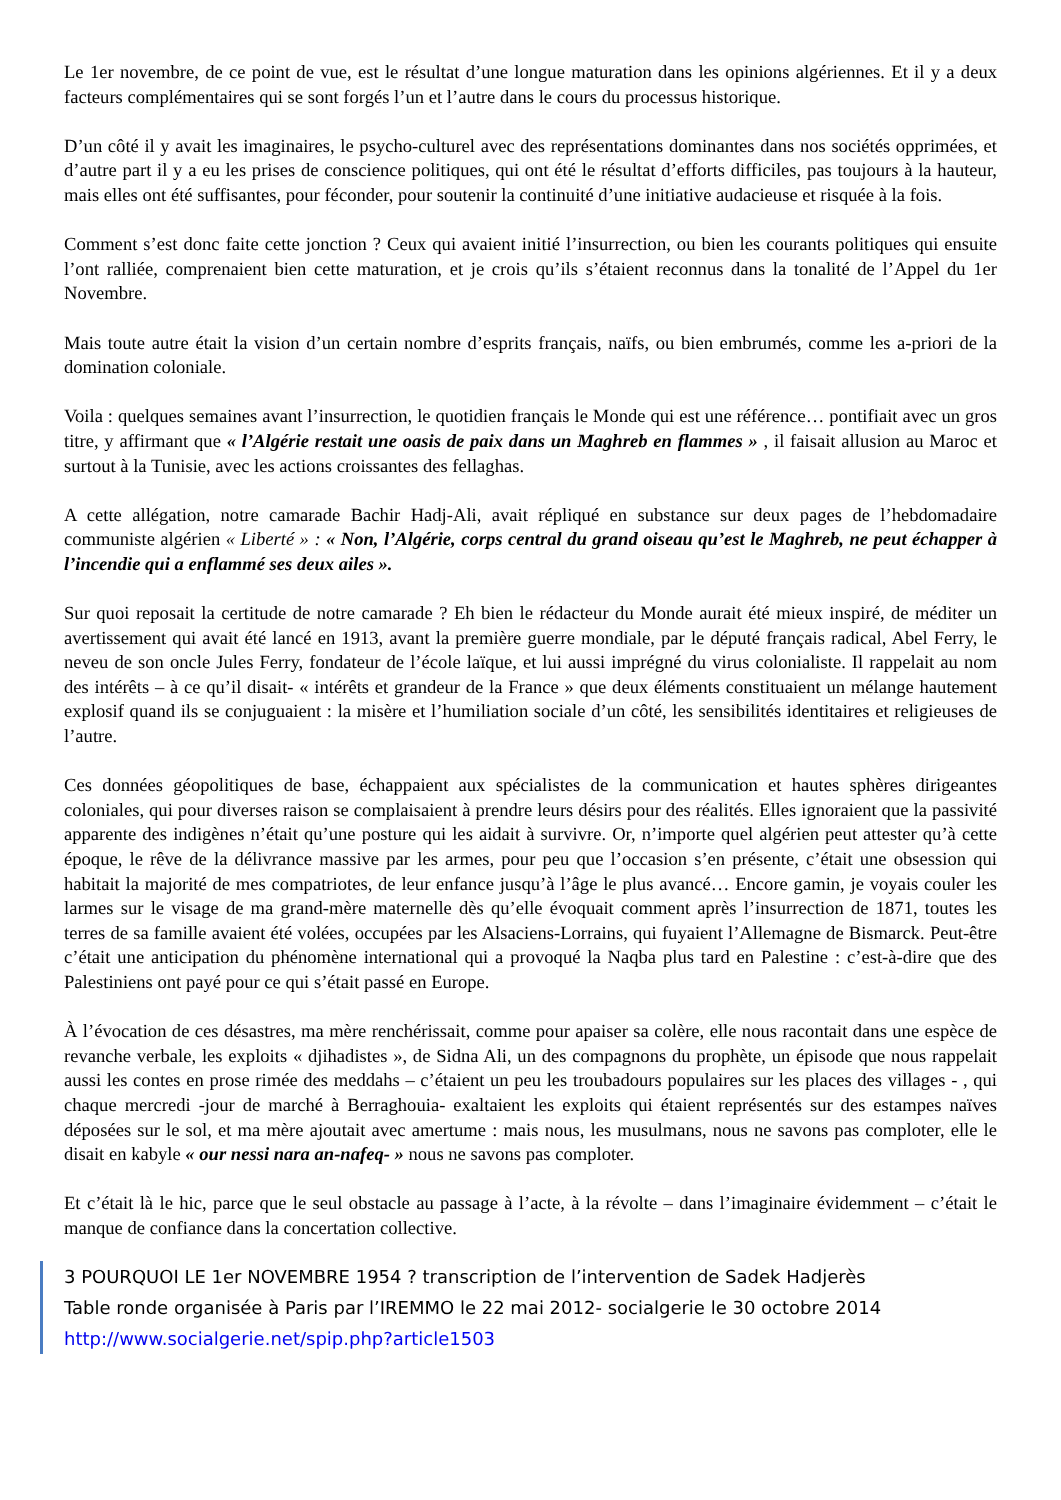Le 1er novembre, de ce point de vue, est le résultat d’une longue maturation dans les opinions algériennes. Et il y a deux facteurs complémentaires qui se sont forgés l’un et l’autre dans le cours du processus historique.
D’un côté il y avait les imaginaires, le psycho-culturel avec des représentations dominantes dans nos sociétés opprimées, et d’autre part il y a eu les prises de conscience politiques, qui ont été le résultat d’efforts difficiles, pas toujours à la hauteur, mais elles ont été suffisantes, pour féconder, pour soutenir la continuité d’une initiative audacieuse et risquée à la fois.
Comment s’est donc faite cette jonction ? Ceux qui avaient initié l’insurrection, ou bien les courants politiques qui ensuite l’ont ralliée, comprenaient bien cette maturation, et je crois qu’ils s’étaient reconnus dans la tonalité de l’Appel du 1er Novembre.
Mais toute autre était la vision d’un certain nombre d’esprits français, naïfs, ou bien embrumés, comme les a-priori de la domination coloniale.
Voila : quelques semaines avant l’insurrection, le quotidien français le Monde qui est une référence… pontifiait avec un gros titre, y affirmant que « l’Algérie restait une oasis de paix dans un Maghreb en flammes » , il faisait allusion au Maroc et surtout à la Tunisie, avec les actions croissantes des fellaghas.
A cette allégation, notre camarade Bachir Hadj-Ali, avait répliqué en substance sur deux pages de l’hebdomadaire communiste algérien « Liberté » : « Non, l’Algérie, corps central du grand oiseau qu’est le Maghreb, ne peut échapper à l’incendie qui a enflammé ses deux ailes ».
Sur quoi reposait la certitude de notre camarade ? Eh bien le rédacteur du Monde aurait été mieux inspiré, de méditer un avertissement qui avait été lancé en 1913, avant la première guerre mondiale, par le député français radical, Abel Ferry, le neveu de son oncle Jules Ferry, fondateur de l’école laïque, et lui aussi imprégné du virus colonialiste. Il rappelait au nom des intérêts – à ce qu’il disait- « intérêts et grandeur de la France » que deux éléments constituaient un mélange hautement explosif quand ils se conjuguaient : la misère et l’humiliation sociale d’un côté, les sensibilités identitaires et religieuses de l’autre.
Ces données géopolitiques de base, échappaient aux spécialistes de la communication et hautes sphères dirigeantes coloniales, qui pour diverses raison se complaisaient à prendre leurs désirs pour des réalités. Elles ignoraient que la passivité apparente des indigènes n’était qu’une posture qui les aidait à survivre. Or, n’importe quel algérien peut attester qu’à cette époque, le rêve de la délivrance massive par les armes, pour peu que l’occasion s’en présente, c’était une obsession qui habitait la majorité de mes compatriotes, de leur enfance jusqu’à l’âge le plus avancé… Encore gamin, je voyais couler les larmes sur le visage de ma grand-mère maternelle dès qu’elle évoquait comment après l’insurrection de 1871, toutes les terres de sa famille avaient été volées, occupées par les Alsaciens-Lorrains, qui fuyaient l’Allemagne de Bismarck. Peut-être c’était une anticipation du phénomène international qui a provoqué la Naqba plus tard en Palestine : c’est-à-dire que des Palestiniens ont payé pour ce qui s’était passé en Europe.
À l’évocation de ces désastres, ma mère renchérissait, comme pour apaiser sa colère, elle nous racontait dans une espèce de revanche verbale, les exploits « djihadistes », de Sidna Ali, un des compagnons du prophète, un épisode que nous rappelait aussi les contes en prose rimée des meddahs – c’étaient un peu les troubadours populaires sur les places des villages - , qui chaque mercredi -jour de marché à Berraghouia- exaltaient les exploits qui étaient représentés sur des estampes naïves déposées sur le sol, et ma mère ajoutait avec amertume : mais nous, les musulmans, nous ne savons pas comploter, elle le disait en kabyle « our nessi nara an-nafeq- » nous ne savons pas comploter.
Et c’était là le hic, parce que le seul obstacle au passage à l’acte, à la révolte – dans l’imaginaire évidemment – c’était le manque de confiance dans la concertation collective.
3 POURQUOI LE 1er NOVEMBRE 1954 ? transcription de l’intervention de Sadek Hadjerès
Table ronde organisée à Paris par l’IREMMO le 22 mai 2012- socialgerie le 30 octobre 2014
http://www.socialgerie.net/spip.php?article1503